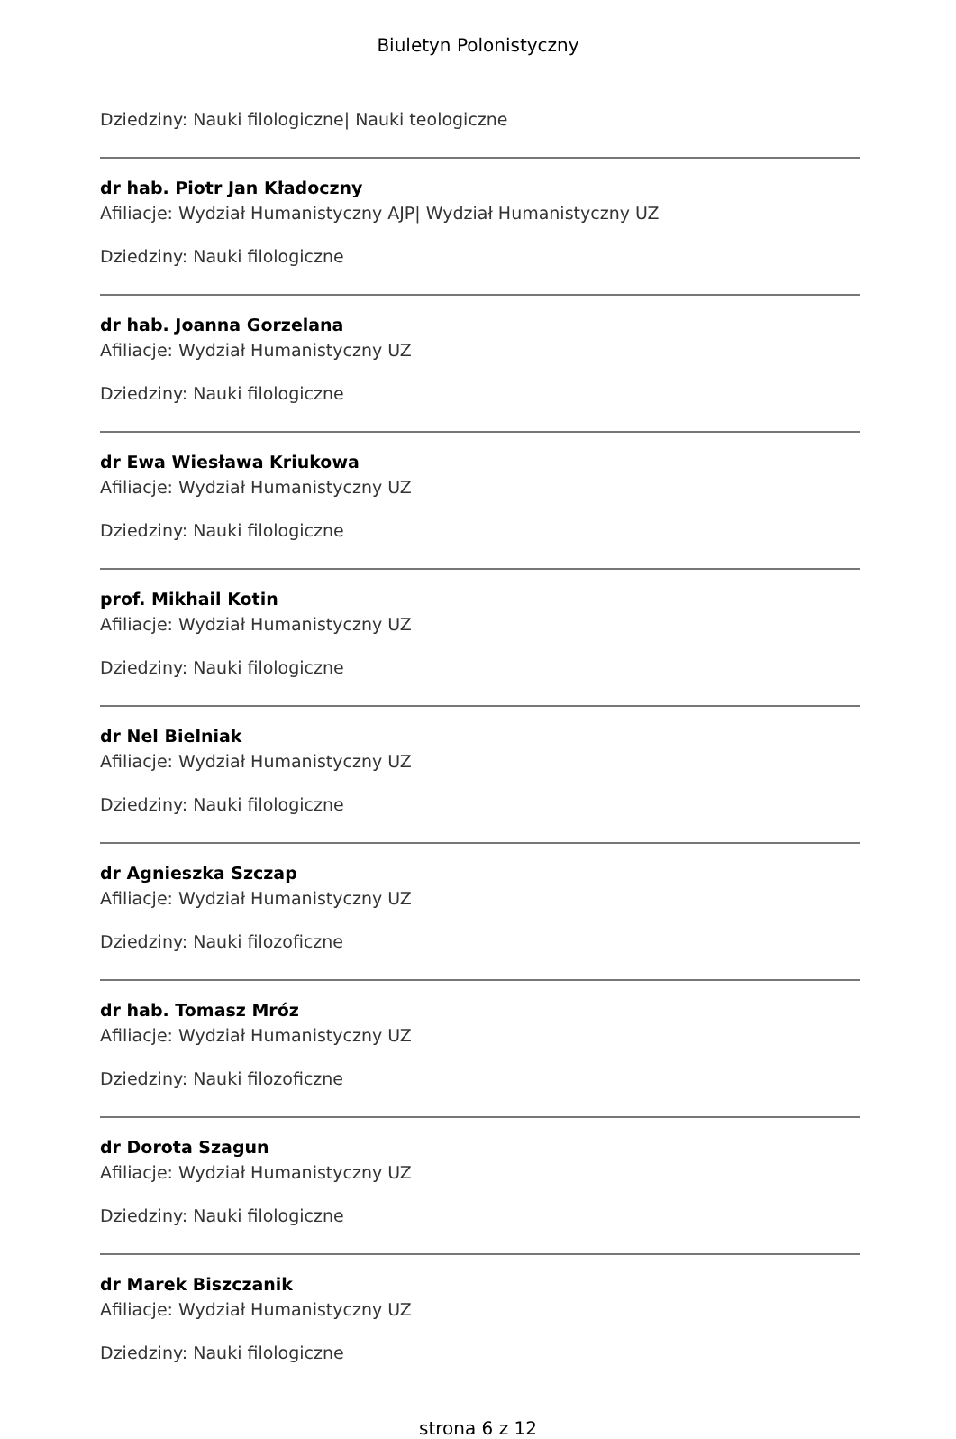Biuletyn Polonistyczny
Dziedziny: Nauki filologiczne| Nauki teologiczne
dr hab. Piotr Jan Kładoczny
Afiliacje: Wydział Humanistyczny AJP| Wydział Humanistyczny UZ
Dziedziny: Nauki filologiczne
dr hab. Joanna Gorzelana
Afiliacje: Wydział Humanistyczny UZ
Dziedziny: Nauki filologiczne
dr Ewa Wiesława Kriukowa
Afiliacje: Wydział Humanistyczny UZ
Dziedziny: Nauki filologiczne
prof. Mikhail Kotin
Afiliacje: Wydział Humanistyczny UZ
Dziedziny: Nauki filologiczne
dr Nel Bielniak
Afiliacje: Wydział Humanistyczny UZ
Dziedziny: Nauki filologiczne
dr Agnieszka Szczap
Afiliacje: Wydział Humanistyczny UZ
Dziedziny: Nauki filozoficzne
dr hab. Tomasz Mróz
Afiliacje: Wydział Humanistyczny UZ
Dziedziny: Nauki filozoficzne
dr Dorota Szagun
Afiliacje: Wydział Humanistyczny UZ
Dziedziny: Nauki filologiczne
dr Marek Biszczanik
Afiliacje: Wydział Humanistyczny UZ
Dziedziny: Nauki filologiczne
strona 6 z 12